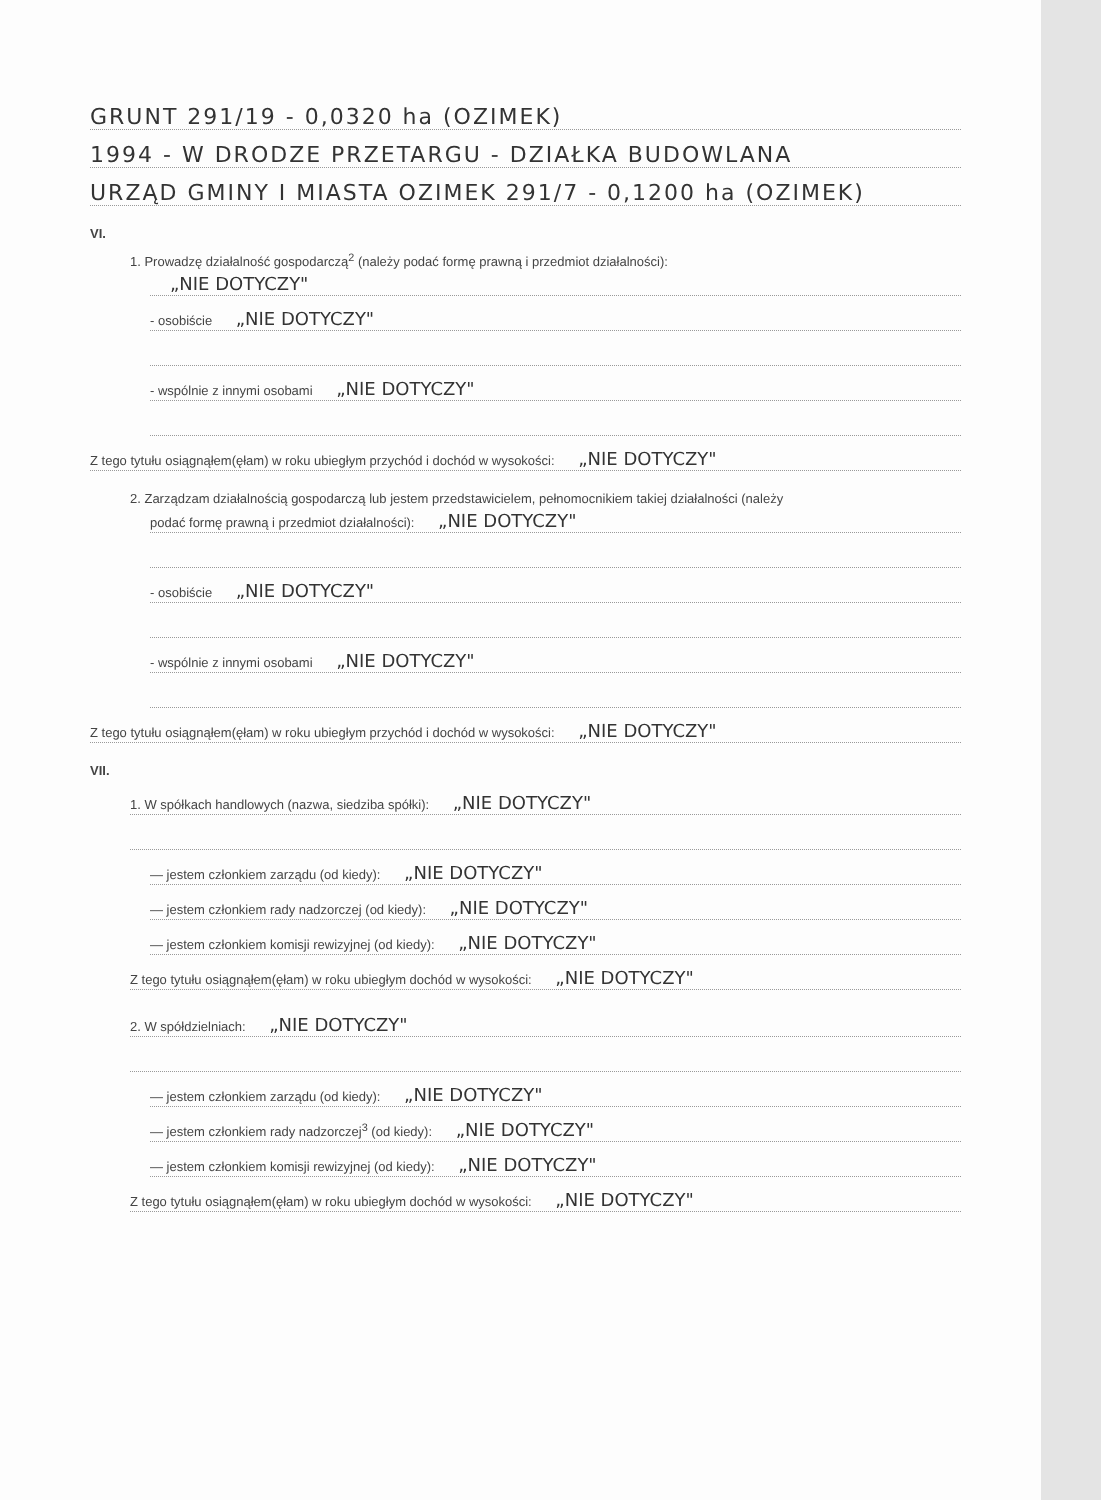GRUNT 291/19 - 0,0320 ha (OZIMEK)
1994 - W DRODZE PRZETARGU - DZIAŁKA BUDOWLANA
URZĄD GMINY I MIASTA OZIMEK 291/7 - 0,1200 ha (OZIMEK)
VI.
1. Prowadzę działalność gospodarczą<sup>2</sup> (należy podać formę prawną i przedmiot działalności):
„NIE DOTYCZY"
- osobiście „NIE DOTYCZY"
- wspólnie z innymi osobami „NIE DOTYCZY"
Z tego tytułu osiągnąłem(ęłam) w roku ubiegłym przychód i dochód w wysokości: „NIE DOTYCZY"
2. Zarządzam działalnością gospodarczą lub jestem przedstawicielem, pełnomocnikiem takiej działalności (należy
podać formę prawną i przedmiot działalności): „NIE DOTYCZY"
- osobiście „NIE DOTYCZY"
- wspólnie z innymi osobami „NIE DOTYCZY"
Z tego tytułu osiągnąłem(ęłam) w roku ubiegłym przychód i dochód w wysokości: „NIE DOTYCZY"
VII.
1. W spółkach handlowych (nazwa, siedziba spółki): „NIE DOTYCZY"
— jestem członkiem zarządu (od kiedy): „NIE DOTYCZY"
— jestem członkiem rady nadzorczej (od kiedy): „NIE DOTYCZY"
— jestem członkiem komisji rewizyjnej (od kiedy): „NIE DOTYCZY"
Z tego tytułu osiągnąłem(ęłam) w roku ubiegłym dochód w wysokości: „NIE DOTYCZY"
2. W spółdzielniach: „NIE DOTYCZY"
— jestem członkiem zarządu (od kiedy): „NIE DOTYCZY"
— jestem członkiem rady nadzorczej<sup>3</sup> (od kiedy): „NIE DOTYCZY"
— jestem członkiem komisji rewizyjnej (od kiedy): „NIE DOTYCZY"
Z tego tytułu osiągnąłem(ęłam) w roku ubiegłym dochód w wysokości: „NIE DOTYCZY"